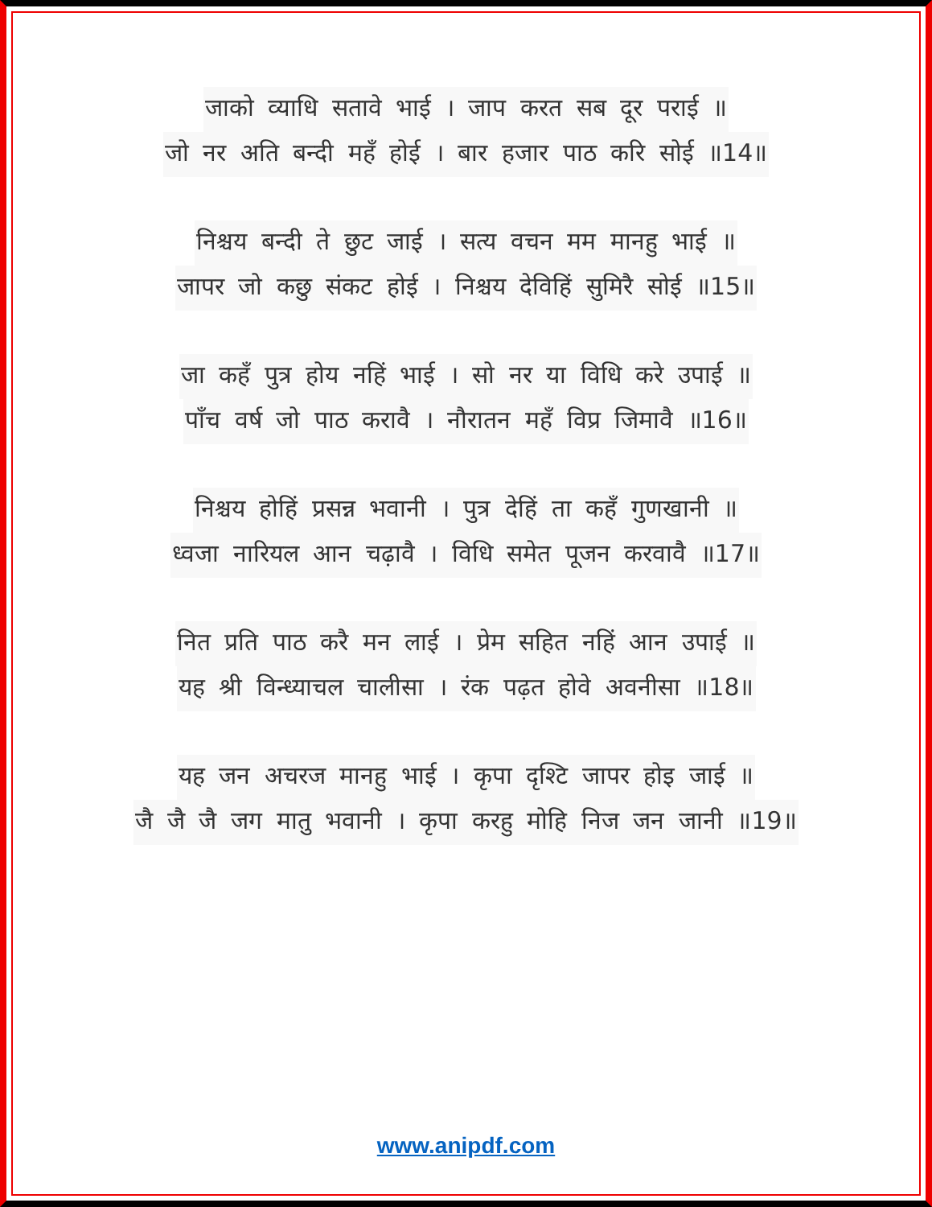जाको व्याधि सतावे भाई । जाप करत सब दूर पराई ॥
जो नर अति बन्दी महँ होई । बार हजार पाठ करि सोई ॥14॥
निश्चय बन्दी ते छुट जाई । सत्य वचन मम मानहु भाई ॥
जापर जो कछु संकट होई । निश्चय देविहिं सुमिरै सोई ॥15॥
जा कहँ पुत्र होय नहिं भाई । सो नर या विधि करे उपाई ॥
पाँच वर्ष जो पाठ करावै । नौरातन महँ विप्र जिमावै ॥16॥
निश्चय होहिं प्रसन्न भवानी । पुत्र देहिं ता कहँ गुणखानी ॥
ध्वजा नारियल आन चढ़ावै । विधि समेत पूजन करवावै ॥17॥
नित प्रति पाठ करै मन लाई । प्रेम सहित नहिं आन उपाई ॥
यह श्री विन्ध्याचल चालीसा । रंक पढ़त होवे अवनीसा ॥18॥
यह जन अचरज मानहु भाई । कृपा दृश्टि जापर होइ जाई ॥
जै जै जै जग मातु भवानी । कृपा करहु मोहि निज जन जानी ॥19॥
www.anipdf.com